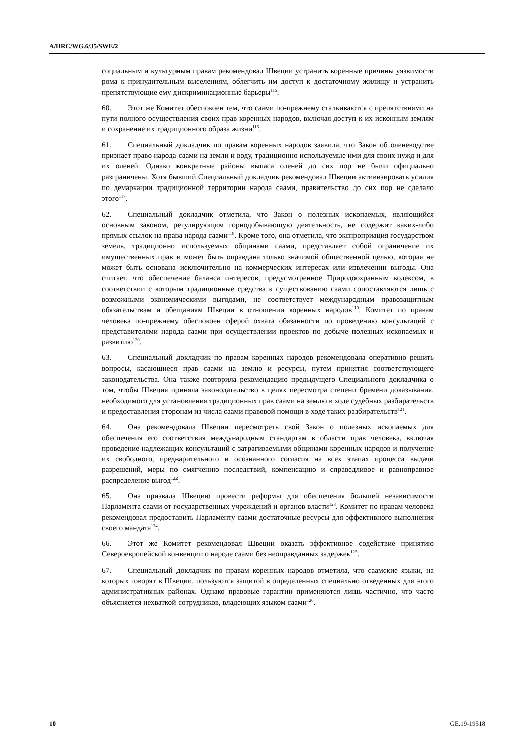A/HRC/WG.6/35/SWE/2
социальным и культурным правам рекомендовал Швеции устранить коренные причины уязвимости рома к принудительным выселениям, облегчить им доступ к достаточному жилищу и устранить препятствующие ему дискриминационные барьеры<sup>115</sup>.
60. Этот же Комитет обеспокоен тем, что саами по-прежнему сталкиваются с препятствиями на пути полного осуществления своих прав коренных народов, включая доступ к их исконным землям и сохранение их традиционного образа жизни<sup>116</sup>.
61. Специальный докладчик по правам коренных народов заявила, что Закон об оленеводстве признает право народа саами на земли и воду, традиционно используемые ими для своих нужд и для их оленей. Однако конкретные районы выпаса оленей до сих пор не были официально разграничены. Хотя бывший Специальный докладчик рекомендовал Швеции активизировать усилия по демаркации традиционной территории народа саами, правительство до сих пор не сделало этого<sup>117</sup>.
62. Специальный докладчик отметила, что Закон о полезных ископаемых, являющийся основным законом, регулирующим горнодобывающую деятельность, не содержит каких-либо прямых ссылок на права народа саами<sup>118</sup>. Кроме того, она отметила, что экспроприация государством земель, традиционно используемых общинами саами, представляет собой ограничение их имущественных прав и может быть оправдана только значимой общественной целью, которая не может быть основана исключительно на коммерческих интересах или извлечении выгоды. Она считает, что обеспечение баланса интересов, предусмотренное Природоохранным кодексом, в соответствии с которым традиционные средства к существованию саами сопоставляются лишь с возможными экономическими выгодами, не соответствует международным правозащитным обязательствам и обещаниям Швеции в отношении коренных народов<sup>119</sup>. Комитет по правам человека по-прежнему обеспокоен сферой охвата обязанности по проведению консультаций с представителями народа саами при осуществлении проектов по добыче полезных ископаемых и развитию<sup>120</sup>.
63. Специальный докладчик по правам коренных народов рекомендовала оперативно решить вопросы, касающиеся прав саами на землю и ресурсы, путем принятия соответствующего законодательства. Она также повторила рекомендацию предыдущего Специального докладчика о том, чтобы Швеция приняла законодательство в целях пересмотра степени бремени доказывания, необходимого для установления традиционных прав саами на землю в ходе судебных разбирательств и предоставления сторонам из числа саами правовой помощи в ходе таких разбирательств<sup>121</sup>.
64. Она рекомендовала Швеции пересмотреть свой Закон о полезных ископаемых для обеспечения его соответствия международным стандартам в области прав человека, включая проведение надлежащих консультаций с затрагиваемыми общинами коренных народов и получение их свободного, предварительного и осознанного согласия на всех этапах процесса выдачи разрешений, меры по смягчению последствий, компенсацию и справедливое и равноправное распределение выгод<sup>122</sup>.
65. Она призвала Швецию провести реформы для обеспечения большей независимости Парламента саами от государственных учреждений и органов власти<sup>123</sup>. Комитет по правам человека рекомендовал предоставить Парламенту саами достаточные ресурсы для эффективного выполнения своего мандата<sup>124</sup>.
66. Этот же Комитет рекомендовал Швеции оказать эффективное содействие принятию Североевропейской конвенции о народе саами без неоправданных задержек<sup>125</sup>.
67. Специальный докладчик по правам коренных народов отметила, что саамские языки, на которых говорят в Швеции, пользуются защитой в определенных специально отведенных для этого административных районах. Однако правовые гарантии применяются лишь частично, что часто объясняется нехваткой сотрудников, владеющих языком саами<sup>126</sup>.
10 GE.19-19518